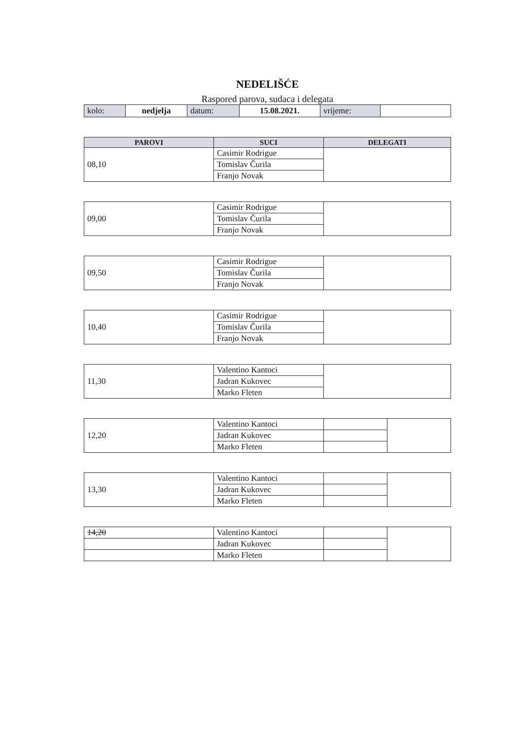NEDELIŠĆE
Raspored parova, sudaca i delegata
| kolo: | nedjelja | datum: | 15.08.2021. | vrijeme: | |
| PAROVI | SUCI | DELEGATI |
| --- | --- | --- |
| 08,10 | Casimir Rodrigue | |
| | Tomislav Čurila | |
| | Franjo Novak | |
| 09,00 | Casimir Rodrigue | |
| | Tomislav Čurila | |
| | Franjo Novak | |
| 09,50 | Casimir Rodrigue | |
| | Tomislav Čurila | |
| | Franjo Novak | |
| 10,40 | Casimir Rodrigue | |
| | Tomislav Čurila | |
| | Franjo Novak | |
| 11,30 | Valentino Kantoci | |
| | Jadran Kukovec | |
| | Marko Fleten | |
| 12,20 | Valentino Kantoci | | |
| | Jadran Kukovec | | |
| | Marko Fleten | | |
| 13,30 | Valentino Kantoci | | |
| | Jadran Kukovec | | |
| | Marko Fleten | | |
| 14,20 | Valentino Kantoci | | |
| | Jadran Kukovec | | |
| | Marko Fleten | | |